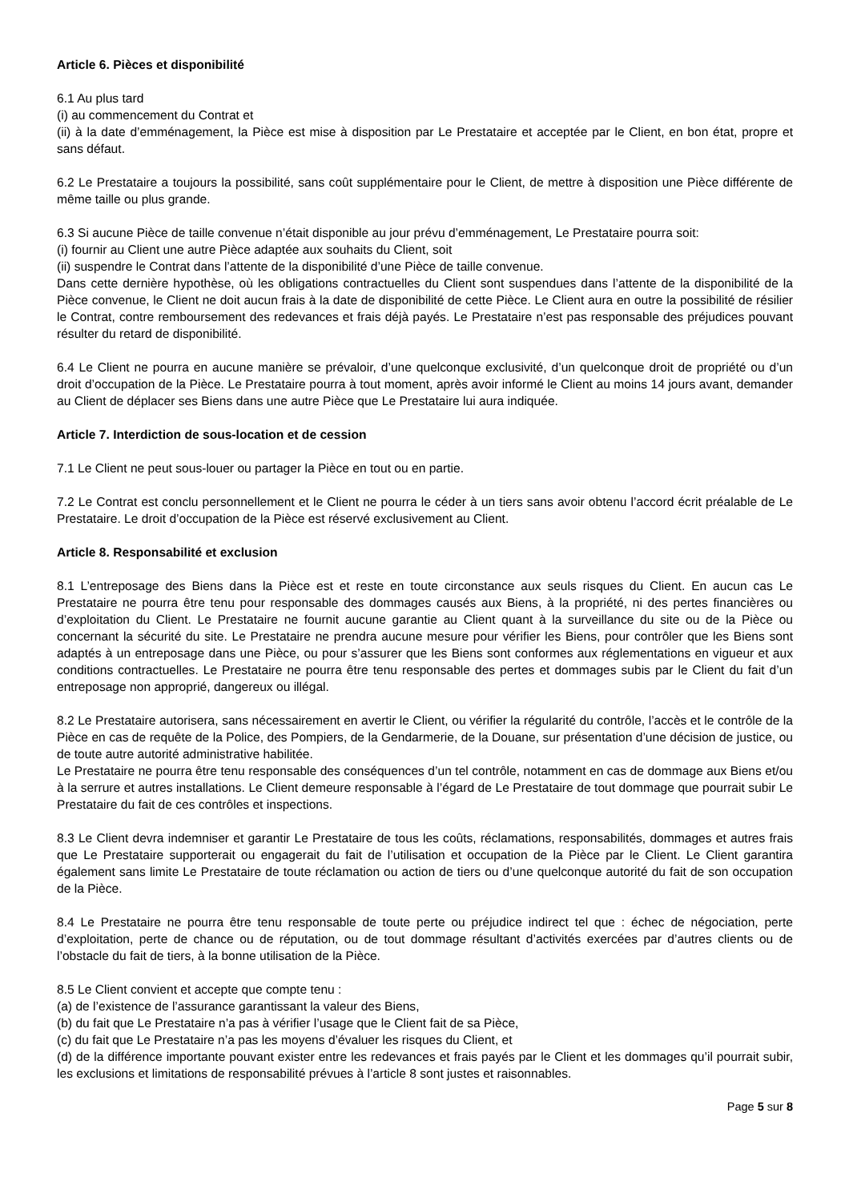Article 6. Pièces et disponibilité
6.1 Au plus tard
(i) au commencement du Contrat et
(ii) à la date d’emménagement, la Pièce est mise à disposition par Le Prestataire et acceptée par le Client, en bon état, propre et sans défaut.
6.2 Le Prestataire a toujours la possibilité, sans coût supplémentaire pour le Client, de mettre à disposition une Pièce différente de même taille ou plus grande.
6.3 Si aucune Pièce de taille convenue n’était disponible au jour prévu d’emménagement, Le Prestataire pourra soit:
(i) fournir au Client une autre Pièce adaptée aux souhaits du Client, soit
(ii) suspendre le Contrat dans l’attente de la disponibilité d’une Pièce de taille convenue.
Dans cette dernière hypothèse, où les obligations contractuelles du Client sont suspendues dans l’attente de la disponibilité de la Pièce convenue, le Client ne doit aucun frais à la date de disponibilité de cette Pièce. Le Client aura en outre la possibilité de résilier le Contrat, contre remboursement des redevances et frais déjà payés. Le Prestataire n’est pas responsable des préjudices pouvant résulter du retard de disponibilité.
6.4 Le Client ne pourra en aucune manière se prévaloir, d’une quelconque exclusivité, d’un quelconque droit de propriété ou d’un droit d’occupation de la Pièce. Le Prestataire pourra à tout moment, après avoir informé le Client au moins 14 jours avant, demander au Client de déplacer ses Biens dans une autre Pièce que Le Prestataire lui aura indiquée.
Article 7. Interdiction de sous-location et de cession
7.1 Le Client ne peut sous-louer ou partager la Pièce en tout ou en partie.
7.2 Le Contrat est conclu personnellement et le Client ne pourra le céder à un tiers sans avoir obtenu l’accord écrit préalable de Le Prestataire. Le droit d’occupation de la Pièce est réservé exclusivement au Client.
Article 8. Responsabilité et exclusion
8.1 L’entreposage des Biens dans la Pièce est et reste en toute circonstance aux seuls risques du Client. En aucun cas Le Prestataire ne pourra être tenu pour responsable des dommages causés aux Biens, à la propriété, ni des pertes financières ou d’exploitation du Client. Le Prestataire ne fournit aucune garantie au Client quant à la surveillance du site ou de la Pièce ou concernant la sécurité du site. Le Prestataire ne prendra aucune mesure pour vérifier les Biens, pour contrôler que les Biens sont adaptés à un entreposage dans une Pièce, ou pour s’assurer que les Biens sont conformes aux réglementations en vigueur et aux conditions contractuelles. Le Prestataire ne pourra être tenu responsable des pertes et dommages subis par le Client du fait d’un entreposage non approprié, dangereux ou illégal.
8.2 Le Prestataire autorisera, sans nécessairement en avertir le Client, ou vérifier la régularité du contrôle, l’accès et le contrôle de la Pièce en cas de requête de la Police, des Pompiers, de la Gendarmerie, de la Douane, sur présentation d’une décision de justice, ou de toute autre autorité administrative habilitée.
Le Prestataire ne pourra être tenu responsable des conséquences d’un tel contrôle, notamment en cas de dommage aux Biens et/ou à la serrure et autres installations. Le Client demeure responsable à l’égard de Le Prestataire de tout dommage que pourrait subir Le Prestataire du fait de ces contrôles et inspections.
8.3 Le Client devra indemniser et garantir Le Prestataire de tous les coûts, réclamations, responsabilités, dommages et autres frais que Le Prestataire supporterait ou engagerait du fait de l’utilisation et occupation de la Pièce par le Client. Le Client garantira également sans limite Le Prestataire de toute réclamation ou action de tiers ou d’une quelconque autorité du fait de son occupation de la Pièce.
8.4 Le Prestataire ne pourra être tenu responsable de toute perte ou préjudice indirect tel que : échec de négociation, perte d’exploitation, perte de chance ou de réputation, ou de tout dommage résultant d’activités exercées par d’autres clients ou de l’obstacle du fait de tiers, à la bonne utilisation de la Pièce.
8.5 Le Client convient et accepte que compte tenu :
(a) de l’existence de l’assurance garantissant la valeur des Biens,
(b) du fait que Le Prestataire n’a pas à vérifier l’usage que le Client fait de sa Pièce,
(c) du fait que Le Prestataire n’a pas les moyens d’évaluer les risques du Client, et
(d) de la différence importante pouvant exister entre les redevances et frais payés par le Client et les dommages qu’il pourrait subir, les exclusions et limitations de responsabilité prévues à l’article 8 sont justes et raisonnables.
Page 5 sur 8